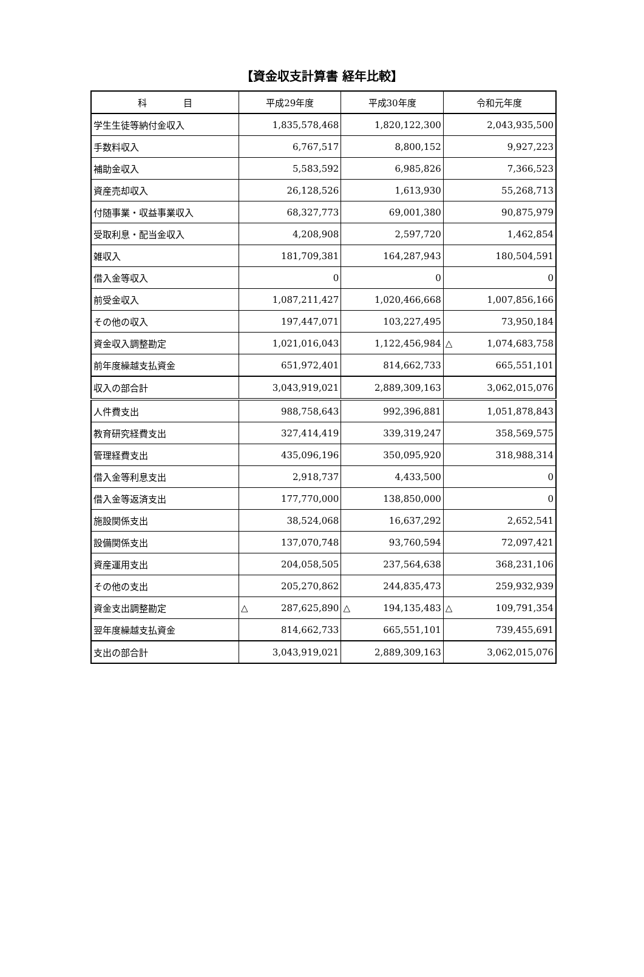【資金収支計算書 経年比較】
| 科 目 | 平成29年度 | 平成30年度 | 令和元年度 |
| --- | --- | --- | --- |
| 学生生徒等納付金収入 | 1,835,578,468 | 1,820,122,300 | 2,043,935,500 |
| 手数料収入 | 6,767,517 | 8,800,152 | 9,927,223 |
| 補助金収入 | 5,583,592 | 6,985,826 | 7,366,523 |
| 資産売却収入 | 26,128,526 | 1,613,930 | 55,268,713 |
| 付随事業・収益事業収入 | 68,327,773 | 69,001,380 | 90,875,979 |
| 受取利息・配当金収入 | 4,208,908 | 2,597,720 | 1,462,854 |
| 雑収入 | 181,709,381 | 164,287,943 | 180,504,591 |
| 借入金等収入 | 0 | 0 | 0 |
| 前受金収入 | 1,087,211,427 | 1,020,466,668 | 1,007,856,166 |
| その他の収入 | 197,447,071 | 103,227,495 | 73,950,184 |
| 資金収入調整勘定 | 1,021,016,043 | 1,122,456,984 | △ 1,074,683,758 |
| 前年度繰越支払資金 | 651,972,401 | 814,662,733 | 665,551,101 |
| 収入の部合計 | 3,043,919,021 | 2,889,309,163 | 3,062,015,076 |
| 人件費支出 | 988,758,643 | 992,396,881 | 1,051,878,843 |
| 教育研究経費支出 | 327,414,419 | 339,319,247 | 358,569,575 |
| 管理経費支出 | 435,096,196 | 350,095,920 | 318,988,314 |
| 借入金等利息支出 | 2,918,737 | 4,433,500 | 0 |
| 借入金等返済支出 | 177,770,000 | 138,850,000 | 0 |
| 施設関係支出 | 38,524,068 | 16,637,292 | 2,652,541 |
| 設備関係支出 | 137,070,748 | 93,760,594 | 72,097,421 |
| 資産運用支出 | 204,058,505 | 237,564,638 | 368,231,106 |
| その他の支出 | 205,270,862 | 244,835,473 | 259,932,939 |
| 資金支出調整勘定 | △ 287,625,890 | △ 194,135,483 | △ 109,791,354 |
| 翌年度繰越支払資金 | 814,662,733 | 665,551,101 | 739,455,691 |
| 支出の部合計 | 3,043,919,021 | 2,889,309,163 | 3,062,015,076 |